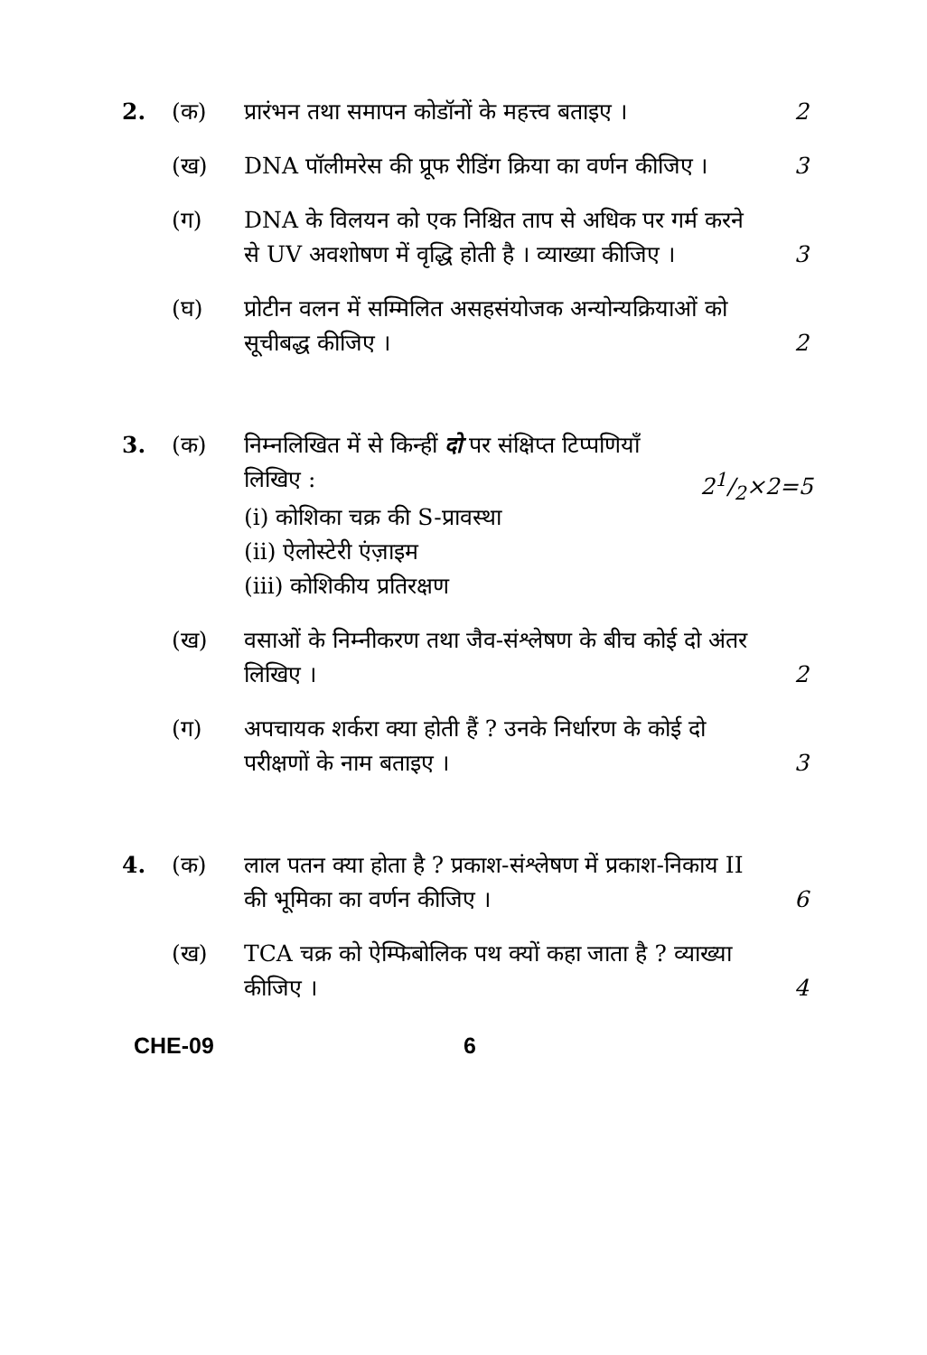2. (क) प्रारंभन तथा समापन कोडॉनों के महत्त्व बताइए ।
2
(ख) DNA पॉलीमरेस की प्रूफ रीडिंग क्रिया का वर्णन कीजिए ।
3
(ग) DNA के विलयन को एक निश्चित ताप से अधिक पर गर्म करने से UV अवशोषण में वृद्धि होती है । व्याख्या कीजिए ।
3
(घ) प्रोटीन वलन में सम्मिलित असहसंयोजक अन्योन्यक्रियाओं को सूचीबद्ध कीजिए ।
2
3. (क) निम्नलिखित में से किन्हीं दो पर संक्षिप्त टिप्पणियाँ लिखिए :
(i) कोशिका चक्र की S-प्रावस्था
(ii) ऐलोस्टेरी एंज़ाइम
(iii) कोशिकीय प्रतिरक्षण
21/2×2=5
(ख) वसाओं के निम्नीकरण तथा जैव-संश्लेषण के बीच कोई दो अंतर लिखिए ।
2
(ग) अपचायक शर्करा क्या होती हैं ? उनके निर्धारण के कोई दो परीक्षणों के नाम बताइए ।
3
4. (क) लाल पतन क्या होता है ? प्रकाश-संश्लेषण में प्रकाश-निकाय II की भूमिका का वर्णन कीजिए ।
6
(ख) TCA चक्र को ऐम्फिबोलिक पथ क्यों कहा जाता है ? व्याख्या कीजिए ।
4
CHE-09 6